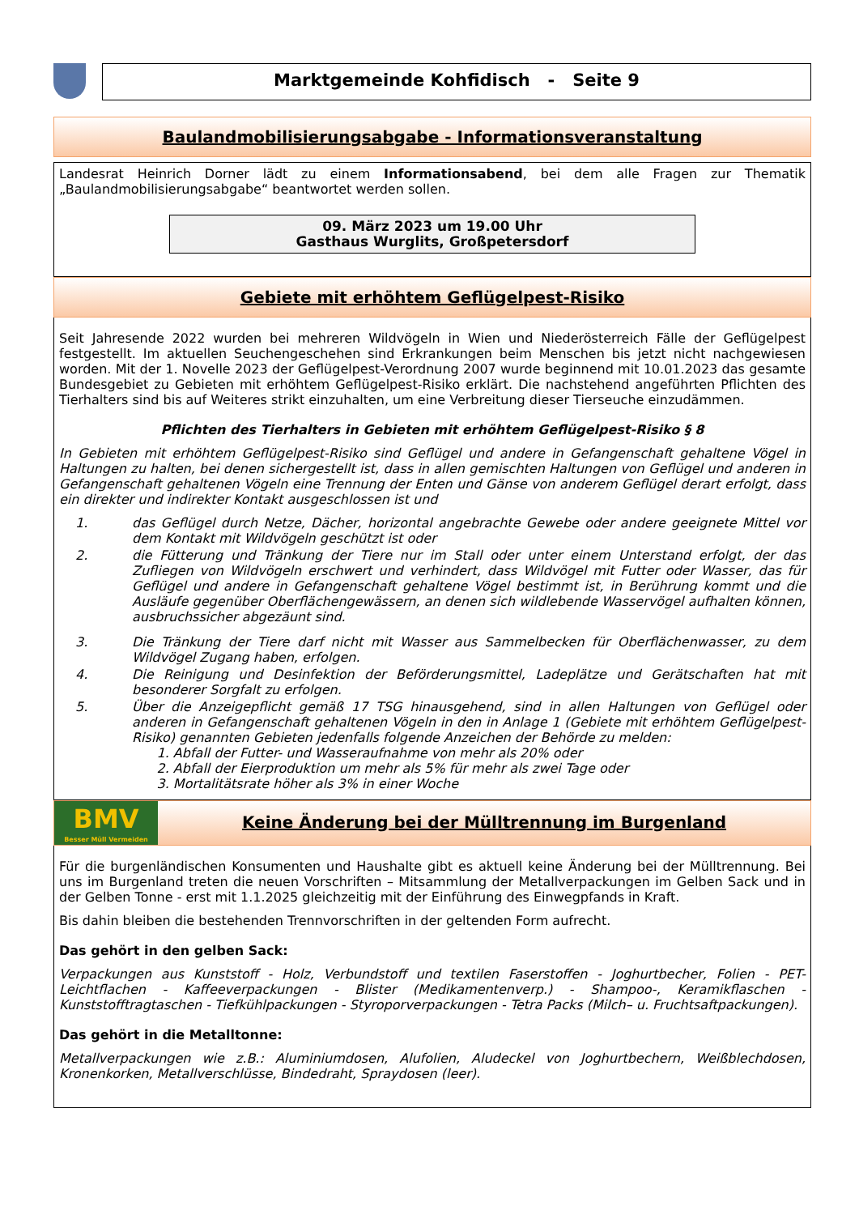Marktgemeinde Kohfidisch - Seite 9
Baulandmobilisierungsabgabe - Informationsveranstaltung
Landesrat Heinrich Dorner lädt zu einem Informationsabend, bei dem alle Fragen zur Thematik „Baulandmobilisierungsabgabe“ beantwortet werden sollen.
09. März 2023 um 19.00 Uhr
Gasthaus Wurglits, Großpetersdorf
Gebiete mit erhöhtem Geflügelpest-Risiko
Seit Jahresende 2022 wurden bei mehreren Wildvögeln in Wien und Niederösterreich Fälle der Geflügelpest festgestellt. Im aktuellen Seuchengeschehen sind Erkrankungen beim Menschen bis jetzt nicht nachgewiesen worden. Mit der 1. Novelle 2023 der Geflügelpest-Verordnung 2007 wurde beginnend mit 10.01.2023 das gesamte Bundesgebiet zu Gebieten mit erhöhtem Geflügelpest-Risiko erklärt. Die nachstehend angeführten Pflichten des Tierhalters sind bis auf Weiteres strikt einzuhalten, um eine Verbreitung dieser Tierseuche einzudämmen.
Pflichten des Tierhalters in Gebieten mit erhöhtem Geflügelpest-Risiko § 8
In Gebieten mit erhöhtem Geflügelpest-Risiko sind Geflügel und andere in Gefangenschaft gehaltene Vögel in Haltungen zu halten, bei denen sichergestellt ist, dass in allen gemischten Haltungen von Geflügel und anderen in Gefangenschaft gehaltenen Vögeln eine Trennung der Enten und Gänse von anderem Geflügel derart erfolgt, dass ein direkter und indirekter Kontakt ausgeschlossen ist und
1. das Geflügel durch Netze, Dächer, horizontal angebrachte Gewebe oder andere geeignete Mittel vor dem Kontakt mit Wildvögeln geschützt ist oder
2. die Fütterung und Tränkung der Tiere nur im Stall oder unter einem Unterstand erfolgt, der das Zufliegen von Wildvögeln erschwert und verhindert, dass Wildvögel mit Futter oder Wasser, das für Geflügel und andere in Gefangenschaft gehaltene Vögel bestimmt ist, in Berührung kommt und die Ausläufe gegenüber Oberflächengewässern, an denen sich wildlebende Wasservögel aufhalten können, ausbruchssicher abgezäunt sind.
3. Die Tränkung der Tiere darf nicht mit Wasser aus Sammelbecken für Oberflächenwasser, zu dem Wildvögel Zugang haben, erfolgen.
4. Die Reinigung und Desinfektion der Beförderungsmittel, Ladeplätze und Gerätschaften hat mit besonderer Sorgfalt zu erfolgen.
5. Über die Anzeigepflicht gemäß 17 TSG hinausgehend, sind in allen Haltungen von Geflügel oder anderen in Gefangenschaft gehaltenen Vögeln in den in Anlage 1 (Gebiete mit erhöhtem Geflügelpest-Risiko) genannten Gebieten jedenfalls folgende Anzeichen der Behörde zu melden:
1. Abfall der Futter- und Wasseraufnahme von mehr als 20% oder
2. Abfall der Eierproduktion um mehr als 5% für mehr als zwei Tage oder
3. Mortalitätsrate höher als 3% in einer Woche
BMV
Besser Müll Vermeiden
Keine Änderung bei der Mülltrennung im Burgenland
Für die burgenländischen Konsumenten und Haushalte gibt es aktuell keine Änderung bei der Mülltrennung. Bei uns im Burgenland treten die neuen Vorschriften – Mitsammlung der Metallverpackungen im Gelben Sack und in der Gelben Tonne - erst mit 1.1.2025 gleichzeitig mit der Einführung des Einwegpfands in Kraft.
Bis dahin bleiben die bestehenden Trennvorschriften in der geltenden Form aufrecht.
Das gehört in den gelben Sack:
Verpackungen aus Kunststoff - Holz, Verbundstoff und textilen Faserstoffen - Joghurtbecher, Folien - PET-Leichtflachen - Kaffeeverpackungen - Blister (Medikamentenverp.) - Shampoo-, Keramikflaschen - Kunststofftragtaschen - Tiefkühlpackungen - Styroporverpackungen - Tetra Packs (Milch– u. Fruchtsaftpackungen).
Das gehört in die Metalltonne:
Metallverpackungen wie z.B.: Aluminiumdosen, Alufolien, Aludeckel von Joghurtbechern, Weißblechdosen, Kronenkorken, Metallverschlüsse, Bindedraht, Spraydosen (leer).